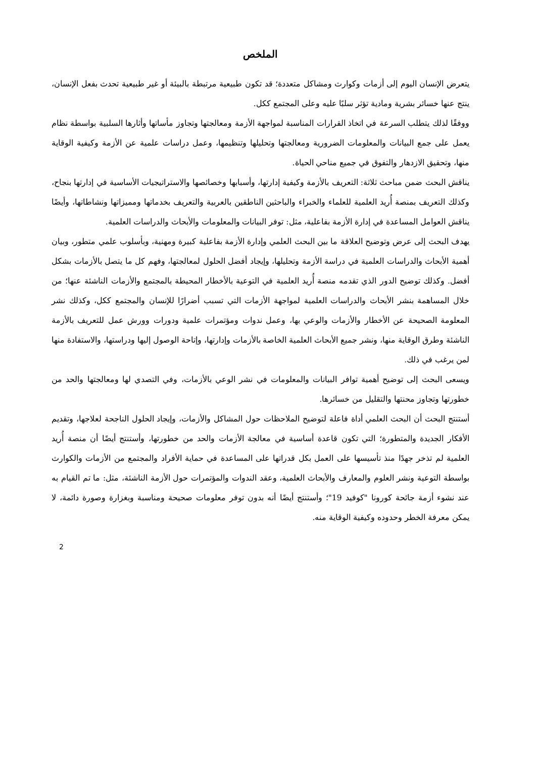الملخص
يتعرض الإنسان اليوم إلى أزمات وكوارث ومشاكل متعددة؛ قد تكون طبيعية مرتبطة بالبيئة أو غير طبيعية تحدث بفعل الإنسان، ينتج عنها خسائر بشرية ومادية تؤثر سلبًا عليه وعلى المجتمع ككل.
ووفقًا لذلك يتطلب السرعة في اتخاذ القرارات المناسبة لمواجهة الأزمة ومعالجتها وتجاوز مأساتها وأثارها السلبية بواسطة نظام يعمل على جمع البيانات والمعلومات الضرورية ومعالجتها وتحليلها وتنظيمها، وعمل دراسات علمية عن الأزمة وكيفية الوقاية منها، وتحقيق الازدهار والتفوق في جميع مناحي الحياة.
يناقش البحث ضمن مباحث ثلاثة: التعريف بالأزمة وكيفية إدارتها، وأسبابها وخصائصها والاستراتيجيات الأساسية في إدارتها بنجاح، وكذلك التعريف بمنصة أُريد العلمية للعلماء والخبراء والباحثين الناطقين بالعربية والتعريف بخدماتها ومميزاتها ونشاطاتها، وأيضًا يناقش العوامل المساعدة في إدارة الأزمة بفاعلية، مثل: توفر البيانات والمعلومات والأبحاث والدراسات العلمية.
يهدف البحث إلى عرض وتوضيح العلاقة ما بين البحث العلمي وإدارة الأزمة بفاعلية كبيرة ومهنية، وبأسلوب علمي متطور، وبيان أهمية الأبحاث والدراسات العلمية في دراسة الأزمة وتحليلها، وإيجاد أفضل الحلول لمعالجتها، وفهم كل ما يتصل بالأزمات بشكل أفضل. وكذلك توضيح الدور الذي تقدمه منصة أُريد العلمية في التوعية بالأخطار المحيطة بالمجتمع والأزمات الناشئة عنها؛ من خلال المساهمة بنشر الأبحاث والدراسات العلمية لمواجهة الأزمات التي تسبب أضرارًا للإنسان والمجتمع ككل، وكذلك نشر المعلومة الصحيحة عن الأخطار والأزمات والوعي بها، وعمل ندوات ومؤتمرات علمية ودورات وورش عمل للتعريف بالأزمة الناشئة وطرق الوقاية منها، ونشر جميع الأبحاث العلمية الخاصة بالأزمات وإدارتها، وإتاحة الوصول إليها ودراستها، والاستفادة منها لمن يرغب في ذلك.
ويسعى البحث إلى توضيح أهمية توافر البيانات والمعلومات في نشر الوعي بالأزمات، وفي التصدي لها ومعالجتها والحد من خطورتها وتجاوز محنتها والتقليل من خسائرها.
أستنتج البحث أن البحث العلمي أداة فاعلة لتوضيح الملاحظات حول المشاكل والأزمات، وإيجاد الحلول الناجحة لعلاجها، وتقديم الأفكار الجديدة والمتطورة؛ التي تكون قاعدة أساسية في معالجة الأزمات والحد من خطورتها، وأستنتج أيضًا أن منصة أُريد العلمية لم تذخر جهدًا منذ تأسيسها على العمل بكل قدراتها على المساعدة في حماية الأفراد والمجتمع من الأزمات والكوارث بواسطة التوعية ونشر العلوم والمعارف والأبحاث العلمية، وعقد الندوات والمؤتمرات حول الأزمة الناشئة، مثل: ما تم القيام به عند نشوء أزمة جائحة كورونا "كوفيد 19"؛ وأستنتج أيضًا أنه بدون توفر معلومات صحيحة ومناسبة وبغزارة وصورة دائمة، لا يمكن معرفة الخطر وحدوده وكيفية الوقاية منه.
2